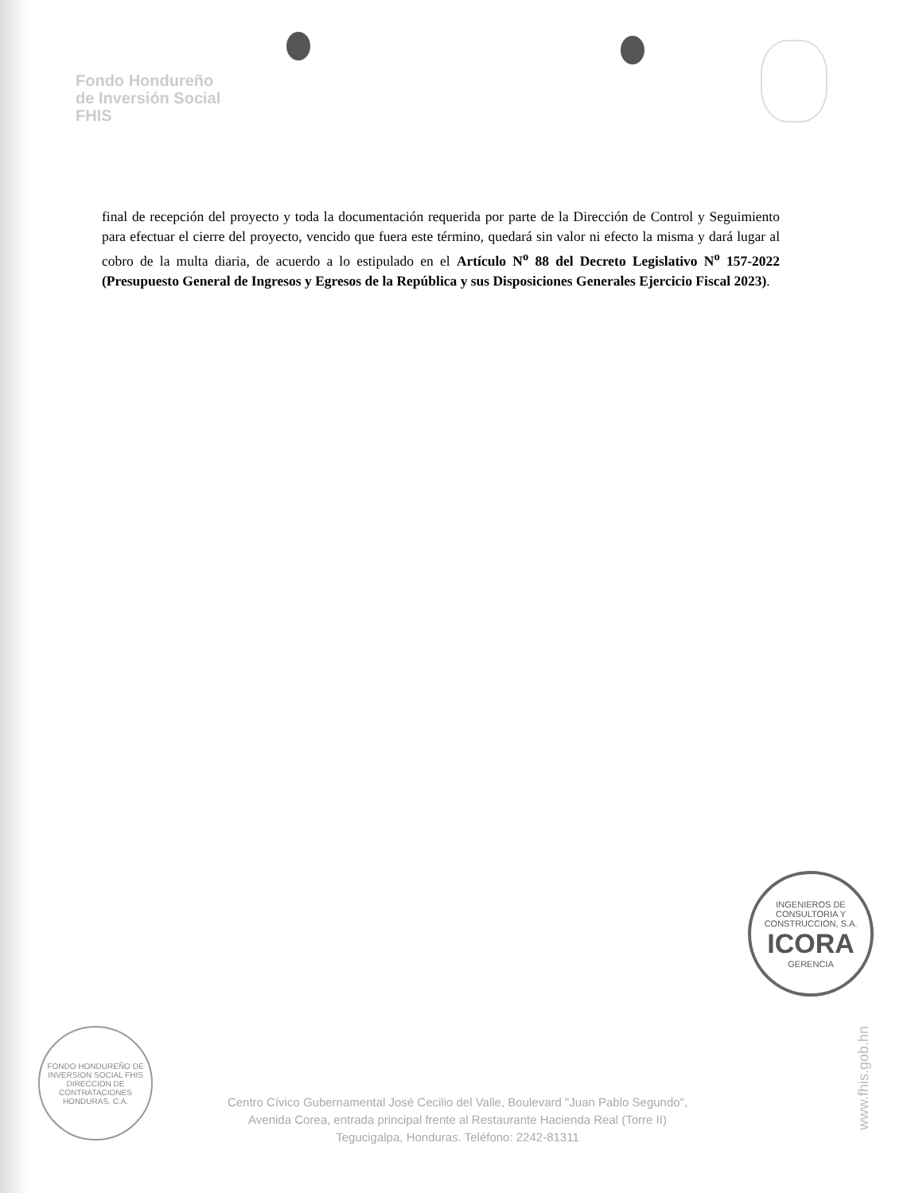Fondo Hondureño
de Inversión Social
FHIS
final de recepción del proyecto y toda la documentación requerida por parte de la Dirección de Control y Seguimiento para efectuar el cierre del proyecto, vencido que fuera este término, quedará sin valor ni efecto la misma y dará lugar al cobro de la multa diaria, de acuerdo a lo estipulado en el Artículo N<sup>o</sup> 88 del Decreto Legislativo N<sup>o</sup> 157-2022 (Presupuesto General de Ingresos y Egresos de la República y sus Disposiciones Generales Ejercicio Fiscal 2023).
INGENIEROS DE CONSULTORIA Y CONSTRUCCION, S.A.
ICORA
GERENCIA
FONDO HONDUREÑO DE INVERSION SOCIAL FHIS
DIRECCION DE CONTRATACIONES
HONDURAS, C.A.
Centro Cívico Gubernamental José Cecilio del Valle, Boulevard "Juan Pablo Segundo",
Avenida Corea, entrada principal frente al Restaurante Hacienda Real (Torre II)
Tegucigalpa, Honduras. Teléfono: 2242-81311
www.fhis.gob.hn